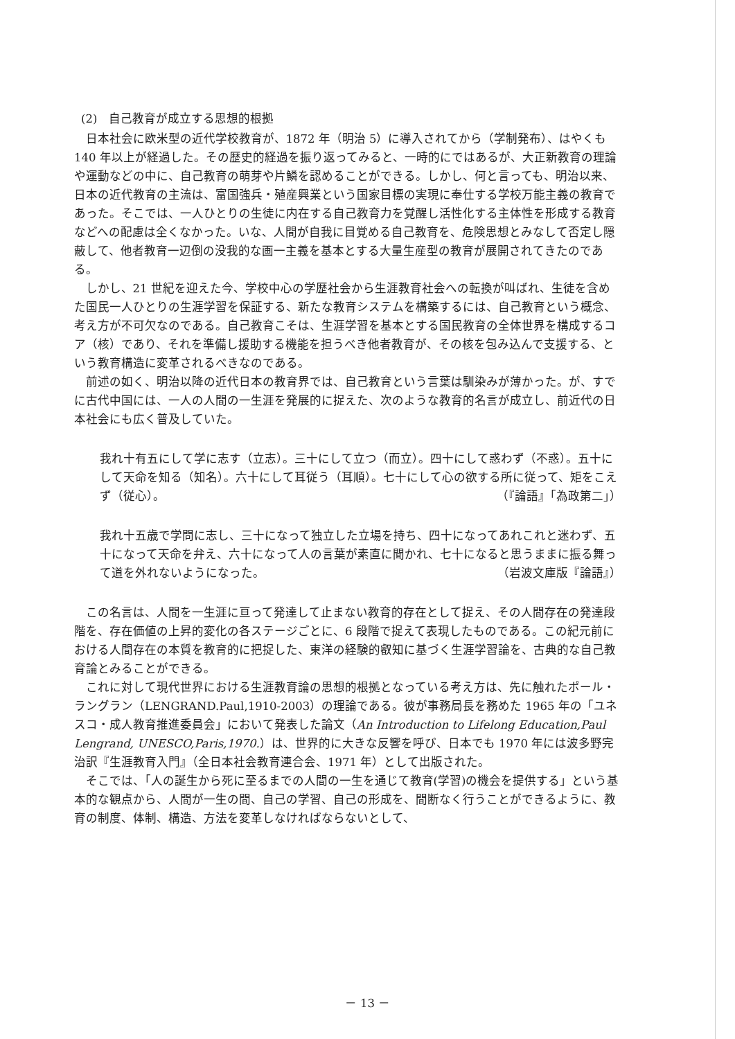(2)　自己教育が成立する思想的根拠
日本社会に欧米型の近代学校教育が、1872 年（明治 5）に導入されてから（学制発布）、はやくも 140 年以上が経過した。その歴史的経過を振り返ってみると、一時的にではあるが、大正新教育の理論や運動などの中に、自己教育の萌芽や片鱗を認めることができる。しかし、何と言っても、明治以来、日本の近代教育の主流は、富国強兵・殖産興業という国家目標の実現に奉仕する学校万能主義の教育であった。そこでは、一人ひとりの生徒に内在する自己教育力を覚醒し活性化する主体性を形成する教育などへの配慮は全くなかった。いな、人間が自我に目覚める自己教育を、危険思想とみなして否定し隠蔽して、他者教育一辺倒の没我的な画一主義を基本とする大量生産型の教育が展開されてきたのである。
しかし、21 世紀を迎えた今、学校中心の学歴社会から生涯教育社会への転換が叫ばれ、生徒を含めた国民一人ひとりの生涯学習を保証する、新たな教育システムを構築するには、自己教育という概念、考え方が不可欠なのである。自己教育こそは、生涯学習を基本とする国民教育の全体世界を構成するコア（核）であり、それを準備し援助する機能を担うべき他者教育が、その核を包み込んで支援する、という教育構造に変革されるべきなのである。
前述の如く、明治以降の近代日本の教育界では、自己教育という言葉は馴染みが薄かった。が、すでに古代中国には、一人の人間の一生涯を発展的に捉えた、次のような教育的名言が成立し、前近代の日本社会にも広く普及していた。
我れ十有五にして学に志す（立志）。三十にして立つ（而立）。四十にして惑わず（不惑）。五十にして天命を知る（知名）。六十にして耳従う（耳順）。七十にして心の欲する所に従って、矩をこえず（従心）。 （『論語』「為政第二」）
我れ十五歳で学問に志し、三十になって独立した立場を持ち、四十になってあれこれと迷わず、五十になって天命を弁え、六十になって人の言葉が素直に聞かれ、七十になると思うままに振る舞って道を外れないようになった。 （岩波文庫版『論語』）
この名言は、人間を一生涯に亘って発達して止まない教育的存在として捉え、その人間存在の発達段階を、存在価値の上昇的変化の各ステージごとに、6 段階で捉えて表現したものである。この紀元前における人間存在の本質を教育的に把捉した、東洋の経験的叡知に基づく生涯学習論を、古典的な自己教育論とみることができる。
これに対して現代世界における生涯教育論の思想的根拠となっている考え方は、先に触れたポール・ラングラン（LENGRAND.Paul,1910-2003）の理論である。彼が事務局長を務めた 1965 年の「ユネスコ・成人教育推進委員会」において発表した論文（An Introduction to Lifelong Education,Paul Lengrand, UNESCO,Paris,1970.）は、世界的に大きな反響を呼び、日本でも 1970 年には波多野完治訳『生涯教育入門』（全日本社会教育連合会、1971 年）として出版された。
そこでは、「人の誕生から死に至るまでの人間の一生を通じて教育(学習)の機会を提供する」という基本的な観点から、人間が一生の間、自己の学習、自己の形成を、間断なく行うことができるように、教育の制度、体制、構造、方法を変革しなければならないとして、
－ 13 －